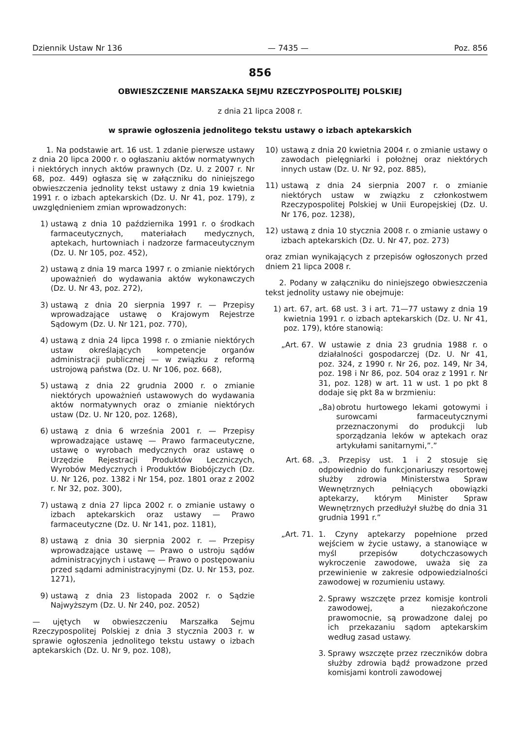Dziennik Ustaw Nr 136 — 7435 — Poz. 856
856
OBWIESZCZENIE MARSZAŁKA SEJMU RZECZYPOSPOLITEJ POLSKIEJ
z dnia 21 lipca 2008 r.
w sprawie ogłoszenia jednolitego tekstu ustawy o izbach aptekarskich
1. Na podstawie art. 16 ust. 1 zdanie pierwsze ustawy z dnia 20 lipca 2000 r. o ogłaszaniu aktów normatywnych i niektórych innych aktów prawnych (Dz. U. z 2007 r. Nr 68, poz. 449) ogłasza się w załączniku do niniejszego obwieszczenia jednolity tekst ustawy z dnia 19 kwietnia 1991 r. o izbach aptekarskich (Dz. U. Nr 41, poz. 179), z uwzględnieniem zmian wprowadzonych:
1) ustawą z dnia 10 października 1991 r. o środkach farmaceutycznych, materiałach medycznych, aptekach, hurtowniach i nadzorze farmaceutycznym (Dz. U. Nr 105, poz. 452),
2) ustawą z dnia 19 marca 1997 r. o zmianie niektórych upoważnień do wydawania aktów wykonawczych (Dz. U. Nr 43, poz. 272),
3) ustawą z dnia 20 sierpnia 1997 r. — Przepisy wprowadzające ustawę o Krajowym Rejestrze Sądowym (Dz. U. Nr 121, poz. 770),
4) ustawą z dnia 24 lipca 1998 r. o zmianie niektórych ustaw określających kompetencje organów administracji publicznej — w związku z reformą ustrojową państwa (Dz. U. Nr 106, poz. 668),
5) ustawą z dnia 22 grudnia 2000 r. o zmianie niektórych upoważnień ustawowych do wydawania aktów normatywnych oraz o zmianie niektórych ustaw (Dz. U. Nr 120, poz. 1268),
6) ustawą z dnia 6 września 2001 r. — Przepisy wprowadzające ustawę — Prawo farmaceutyczne, ustawę o wyrobach medycznych oraz ustawę o Urzędzie Rejestracji Produktów Leczniczych, Wyrobów Medycznych i Produktów Biobójczych (Dz. U. Nr 126, poz. 1382 i Nr 154, poz. 1801 oraz z 2002 r. Nr 32, poz. 300),
7) ustawą z dnia 27 lipca 2002 r. o zmianie ustawy o izbach aptekarskich oraz ustawy — Prawo farmaceutyczne (Dz. U. Nr 141, poz. 1181),
8) ustawą z dnia 30 sierpnia 2002 r. — Przepisy wprowadzające ustawę — Prawo o ustroju sądów administracyjnych i ustawę — Prawo o postępowaniu przed sądami administracyjnymi (Dz. U. Nr 153, poz. 1271),
9) ustawą z dnia 23 listopada 2002 r. o Sądzie Najwyższym (Dz. U. Nr 240, poz. 2052)
— ujętych w obwieszczeniu Marszałka Sejmu Rzeczypospolitej Polskiej z dnia 3 stycznia 2003 r. w sprawie ogłoszenia jednolitego tekstu ustawy o izbach aptekarskich (Dz. U. Nr 9, poz. 108),
10) ustawą z dnia 20 kwietnia 2004 r. o zmianie ustawy o zawodach pielęgniarki i położnej oraz niektórych innych ustaw (Dz. U. Nr 92, poz. 885),
11) ustawą z dnia 24 sierpnia 2007 r. o zmianie niektórych ustaw w związku z członkostwem Rzeczypospolitej Polskiej w Unii Europejskiej (Dz. U. Nr 176, poz. 1238),
12) ustawą z dnia 10 stycznia 2008 r. o zmianie ustawy o izbach aptekarskich (Dz. U. Nr 47, poz. 273)
oraz zmian wynikających z przepisów ogłoszonych przed dniem 21 lipca 2008 r.
2. Podany w załączniku do niniejszego obwieszczenia tekst jednolity ustawy nie obejmuje:
1) art. 67, art. 68 ust. 3 i art. 71—77 ustawy z dnia 19 kwietnia 1991 r. o izbach aptekarskich (Dz. U. Nr 41, poz. 179), które stanowią:
„Art. 67. W ustawie z dnia 23 grudnia 1988 r. o działalności gospodarczej (Dz. U. Nr 41, poz. 324, z 1990 r. Nr 26, poz. 149, Nr 34, poz. 198 i Nr 86, poz. 504 oraz z 1991 r. Nr 31, poz. 128) w art. 11 w ust. 1 po pkt 8 dodaje się pkt 8a w brzmieniu:
„8a) obrotu hurtowego lekami gotowymi i surowcami farmaceutycznymi przeznaczonymi do produkcji lub sporządzania leków w aptekach oraz artykułami sanitarnymi,”.”
Art. 68. „3. Przepisy ust. 1 i 2 stosuje się odpowiednio do funkcjonariuszy resortowej służby zdrowia Ministerstwa Spraw Wewnętrznych pełniących obowiązki aptekarzy, którym Minister Spraw Wewnętrznych przedłużył służbę do dnia 31 grudnia 1991 r.”
„Art. 71. 1. Czyny aptekarzy popełnione przed wejściem w życie ustawy, a stanowiące w myśl przepisów dotychczasowych wykroczenie zawodowe, uważa się za przewinienie w zakresie odpowiedzialności zawodowej w rozumieniu ustawy.
2. Sprawy wszczęte przez komisje kontroli zawodowej, a niezakończone prawomocnie, są prowadzone dalej po ich przekazaniu sądom aptekarskim według zasad ustawy.
3. Sprawy wszczęte przez rzeczników dobra służby zdrowia bądź prowadzone przed komisjami kontroli zawodowej